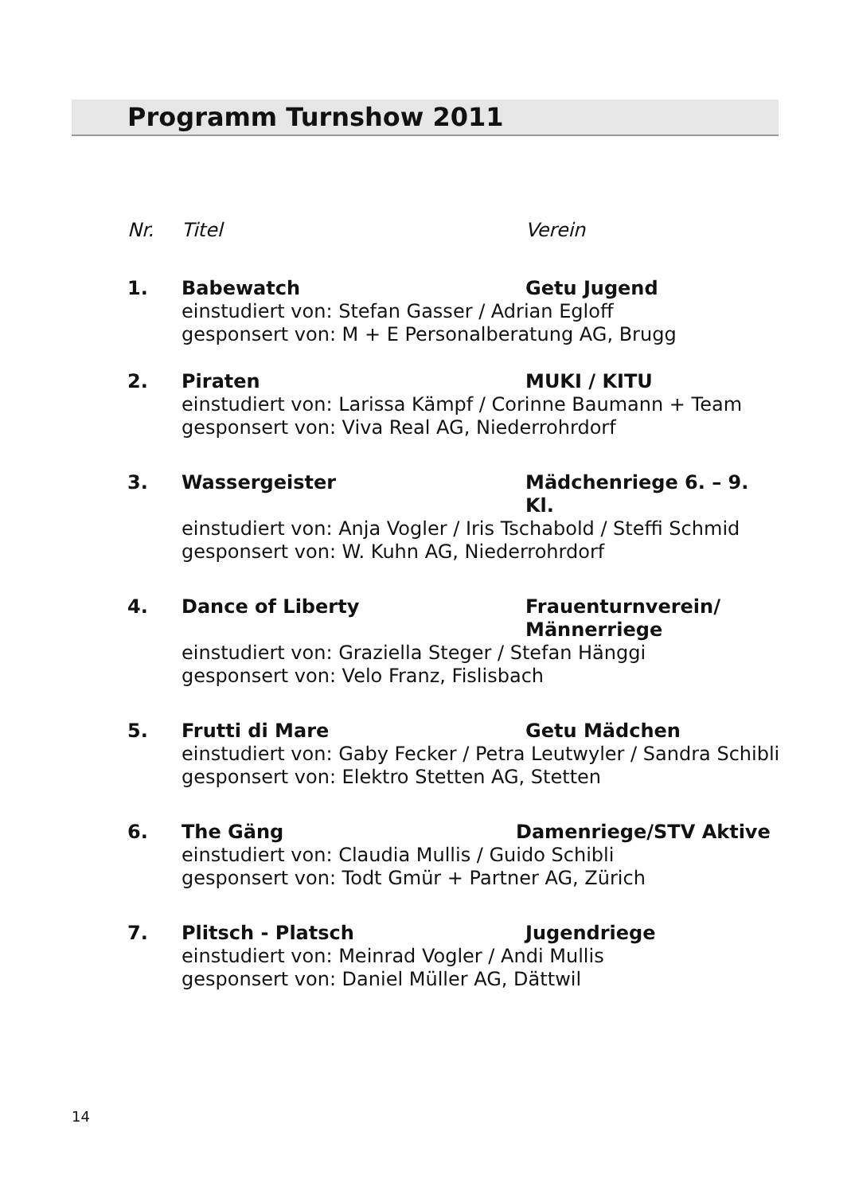Programm Turnshow 2011
Nr. Titel Verein
1. Babewatch Getu Jugend
einstudiert von: Stefan Gasser / Adrian Egloff
gesponsert von: M + E Personalberatung AG, Brugg
2. Piraten MUKI / KITU
einstudiert von: Larissa Kämpf / Corinne Baumann + Team
gesponsert von: Viva Real AG, Niederrohrdorf
3. Wassergeister Mädchenriege 6. – 9. Kl.
einstudiert von: Anja Vogler / Iris Tschabold / Steffi Schmid
gesponsert von: W. Kuhn AG, Niederrohrdorf
4. Dance of Liberty Frauenturnverein/
Männerriege
einstudiert von: Graziella Steger / Stefan Hänggi
gesponsert von: Velo Franz, Fislisbach
5. Frutti di Mare Getu Mädchen
einstudiert von: Gaby Fecker / Petra Leutwyler / Sandra Schibli
gesponsert von: Elektro Stetten AG, Stetten
6. The Gäng Damenriege/STV Aktive
einstudiert von: Claudia Mullis / Guido Schibli
gesponsert von: Todt Gmür + Partner AG, Zürich
7. Plitsch - Platsch Jugendriege
einstudiert von: Meinrad Vogler / Andi Mullis
gesponsert von: Daniel Müller AG, Dättwil
14